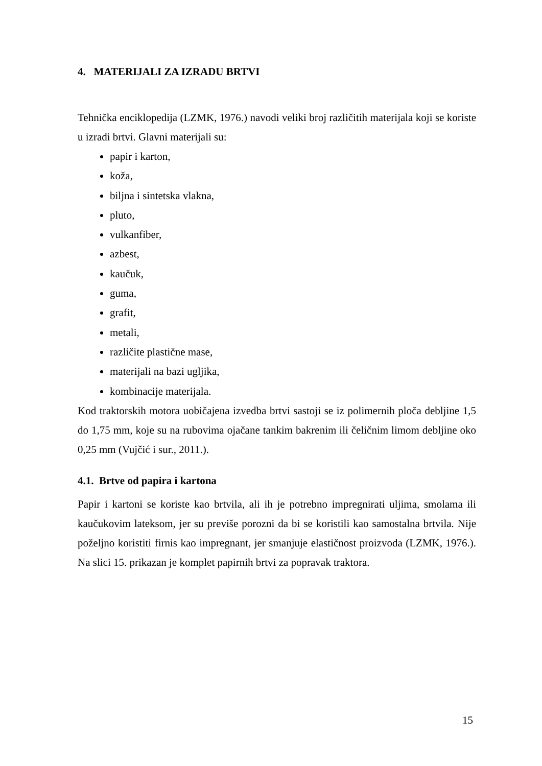4. MATERIJALI ZA IZRADU BRTVI
Tehnička enciklopedija (LZMK, 1976.) navodi veliki broj različitih materijala koji se koriste u izradi brtvi. Glavni materijali su:
papir i karton,
koža,
biljna i sintetska vlakna,
pluto,
vulkanfiber,
azbest,
kaučuk,
guma,
grafit,
metali,
različite plastične mase,
materijali na bazi ugljika,
kombinacije materijala.
Kod traktorskih motora uobičajena izvedba brtvi sastoji se iz polimernih ploča debljine 1,5 do 1,75 mm, koje su na rubovima ojačane tankim bakrenim ili čeličnim limom debljine oko 0,25 mm (Vujčić i sur., 2011.).
4.1. Brtve od papira i kartona
Papir i kartoni se koriste kao brtvila, ali ih je potrebno impregnirati uljima, smolama ili kaučukovim lateksom, jer su previše porozni da bi se koristili kao samostalna brtvila. Nije poželjno koristiti firnis kao impregnant, jer smanjuje elastičnost proizvoda (LZMK, 1976.). Na slici 15. prikazan je komplet papirnih brtvi za popravak traktora.
15